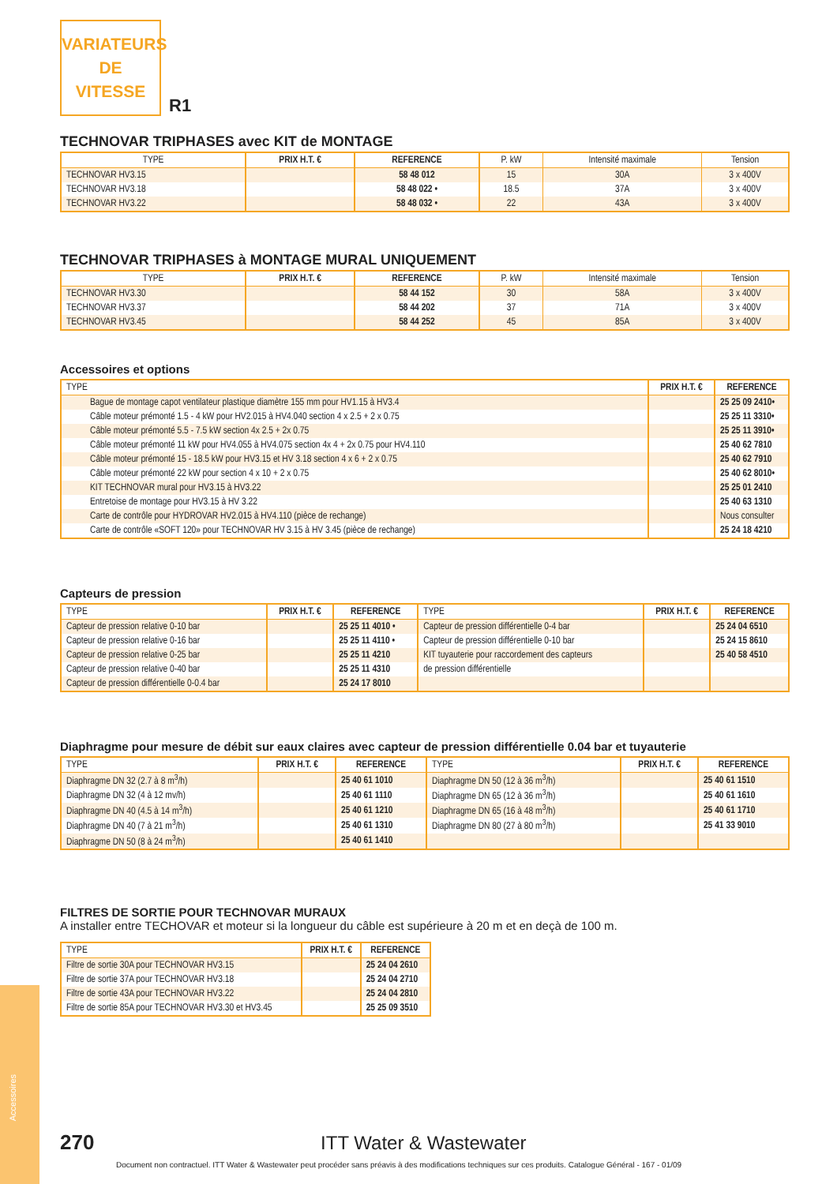VARIATEURS
DE
VITESSE
R1
TECHNOVAR TRIPHASES avec KIT de MONTAGE
| TYPE | PRIX H.T. € | REFERENCE | P. kW | Intensité maximale | Tension |
| --- | --- | --- | --- | --- | --- |
| TECHNOVAR HV3.15 | | 58 48 012 | 15 | 30A | 3 x 400V |
| TECHNOVAR HV3.18 | | 58 48 022 • | 18.5 | 37A | 3 x 400V |
| TECHNOVAR HV3.22 | | 58 48 032 • | 22 | 43A | 3 x 400V |
TECHNOVAR TRIPHASES à MONTAGE MURAL UNIQUEMENT
| TYPE | PRIX H.T. € | REFERENCE | P. kW | Intensité maximale | Tension |
| --- | --- | --- | --- | --- | --- |
| TECHNOVAR HV3.30 | | 58 44 152 | 30 | 58A | 3 x 400V |
| TECHNOVAR HV3.37 | | 58 44 202 | 37 | 71A | 3 x 400V |
| TECHNOVAR HV3.45 | | 58 44 252 | 45 | 85A | 3 x 400V |
Accessoires et options
| TYPE | PRIX H.T. € | REFERENCE |
| --- | --- | --- |
| Bague de montage capot ventilateur plastique diamètre 155 mm pour HV1.15 à HV3.4 | | 25 25 09 2410• |
| Câble moteur prémonté 1.5 - 4 kW pour HV2.015 à HV4.040 section 4 x 2.5 + 2 x 0.75 | | 25 25 11 3310• |
| Câble moteur prémonté 5.5 - 7.5 kW section 4x 2.5 + 2x 0.75 | | 25 25 11 3910• |
| Câble moteur prémonté 11 kW pour HV4.055 à HV4.075 section 4x 4 + 2x 0.75 pour HV4.110 | | 25 40 62 7810 |
| Câble moteur prémonté 15 - 18.5 kW pour HV3.15 et HV 3.18 section 4 x 6 + 2 x 0.75 | | 25 40 62 7910 |
| Câble moteur prémonté 22 kW pour section 4 x 10 + 2 x 0.75 | | 25 40 62 8010• |
| KIT TECHNOVAR mural pour HV3.15 à HV3.22 | | 25 25 01 2410 |
| Entretoise de montage pour HV3.15 à HV 3.22 | | 25 40 63 1310 |
| Carte de contrôle pour HYDROVAR HV2.015 à HV4.110 (pièce de rechange) | | Nous consulter |
| Carte de contrôle «SOFT 120» pour TECHNOVAR HV 3.15 à HV 3.45 (pièce de rechange) | | 25 24 18 4210 |
Capteurs de pression
| TYPE | PRIX H.T. € | REFERENCE | TYPE | PRIX H.T. € | REFERENCE |
| --- | --- | --- | --- | --- | --- |
| Capteur de pression relative 0-10 bar | | 25 25 11 4010 • | Capteur de pression différentielle 0-4 bar | | 25 24 04 6510 |
| Capteur de pression relative 0-16 bar | | 25 25 11 4110 • | Capteur de pression différentielle 0-10 bar | | 25 24 15 8610 |
| Capteur de pression relative 0-25 bar | | 25 25 11 4210 | KIT tuyauterie pour raccordement des capteurs | | 25 40 58 4510 |
| Capteur de pression relative 0-40 bar | | 25 25 11 4310 | de pression différentielle | | |
| Capteur de pression différentielle 0-0.4 bar | | 25 24 17 8010 | | | |
Diaphragme pour mesure de débit sur eaux claires avec capteur de pression différentielle 0.04 bar et tuyauterie
| TYPE | PRIX H.T. € | REFERENCE | TYPE | PRIX H.T. € | REFERENCE |
| --- | --- | --- | --- | --- | --- |
| Diaphragme DN 32 (2.7 à 8 m<sup>3</sup>/h) | | 25 40 61 1010 | Diaphragme DN 50 (12 à 36 m<sup>3</sup>/h) | | 25 40 61 1510 |
| Diaphragme DN 32 (4 à 12 mv/h) | | 25 40 61 1110 | Diaphragme DN 65 (12 à 36 m<sup>3</sup>/h) | | 25 40 61 1610 |
| Diaphragme DN 40 (4.5 à 14 m<sup>3</sup>/h) | | 25 40 61 1210 | Diaphragme DN 65 (16 à 48 m<sup>3</sup>/h) | | 25 40 61 1710 |
| Diaphragme DN 40 (7 à 21 m<sup>3</sup>/h) | | 25 40 61 1310 | Diaphragme DN 80 (27 à 80 m<sup>3</sup>/h) | | 25 41 33 9010 |
| Diaphragme DN 50 (8 à 24 m<sup>3</sup>/h) | | 25 40 61 1410 | | | |
FILTRES DE SORTIE POUR TECHNOVAR MURAUX
A installer entre TECHOVAR et moteur si la longueur du câble est supérieure à 20 m et en deçà de 100 m.
| TYPE | PRIX H.T. € | REFERENCE |
| --- | --- | --- |
| Filtre de sortie 30A pour TECHNOVAR HV3.15 | | 25 24 04 2610 |
| Filtre de sortie 37A pour TECHNOVAR HV3.18 | | 25 24 04 2710 |
| Filtre de sortie 43A pour TECHNOVAR HV3.22 | | 25 24 04 2810 |
| Filtre de sortie 85A pour TECHNOVAR HV3.30 et HV3.45 | | 25 25 09 3510 |
Accessoires
270 ITT Water & Wastewater
Document non contractuel. ITT Water & Wastewater peut procéder sans préavis à des modifications techniques sur ces produits. Catalogue Général - 167 - 01/09